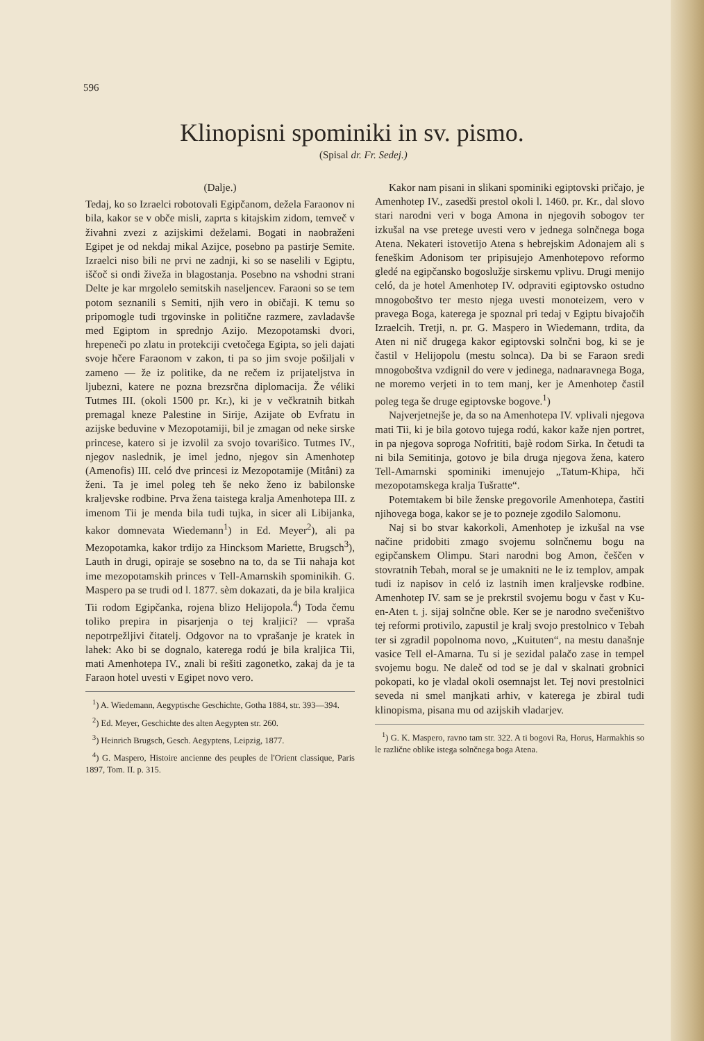596
Klinopisni spominiki in sv. pismo.
(Spisal dr. Fr. Sedej.)
(Dalje.)
Tedaj, ko so Izraelci robotovali Egipčanom, dežela Faraonov ni bila, kakor se v obče misli, zaprta s kitajskim zidom, temveč v živahni zvezi z azijskimi deželami. Bogati in naobraženi Egipet je od nekdaj mikal Azijce, posebno pa pastirje Semite. Izraelci niso bili ne prvi ne zadnji, ki so se naselili v Egiptu, iščoč si ondi živeža in blagostanja. Posebno na vshodni strani Delte je kar mrgolelo semitskih naseljencev. Faraoni so se tem potom seznanili s Semiti, njih vero in običaji. K temu so pripomogle tudi trgovinske in politične razmere, zavladavše med Egiptom in sprednjo Azijo. Mezopotamski dvori, hrepeneči po zlatu in protekciji cvetočega Egipta, so jeli dajati svoje hčere Faraonom v zakon, ti pa so jim svoje pošiljali v zameno — že iz politike, da ne rečem iz prijateljstva in ljubezni, katere ne pozna brezsrčna diplomacija. Že véliki Tutmes III. (okoli 1500 pr. Kr.), ki je v večkratnih bitkah premagal kneze Palestine in Sirije, Azijate ob Evfratu in azijske beduvine v Mezopotamiji, bil je zmagan od neke sirske princese, katero si je izvolil za svojo tovarišico. Tutmes IV., njegov naslednik, je imel jedno, njegov sin Amenhotep (Amenofis) III. celó dve princesi iz Mezopotamije (Mitâni) za ženi. Ta je imel poleg teh še neko ženo iz babilonske kraljevske rodbine. Prva žena taistega kralja Amenhotepa III. z imenom Tii je menda bila tudi tujka, in sicer ali Libijanka, kakor domnevata Wiedemann<sup>1</sup>) in Ed. Meyer<sup>2</sup>), ali pa Mezopotamka, kakor trdijo za Hincksom Mariette, Brugsch<sup>3</sup>), Lauth in drugi, opiraje se sosebno na to, da se Tii nahaja kot ime mezopotamskih princes v Tell-Amarnskih spominikih. G. Maspero pa se trudi od l. 1877. sèm dokazati, da je bila kraljica Tii rodom Egipčanka, rojena blizo Helijopola.<sup>4</sup>) Toda čemu toliko prepira in pisarjenja o tej kraljici? — vpraša nepotrpežljivi čitatelj. Odgovor na to vprašanje je kratek in lahek: Ako bi se dognalo, katerega rodú je bila kraljica Tii, mati Amenhotepa IV., znali bi rešiti zagonetko, zakaj da je ta Faraon hotel uvesti v Egipet novo vero.
<sup>1</sup>) A. Wiedemann, Aegyptische Geschichte, Gotha 1884, str. 393—394.
<sup>2</sup>) Ed. Meyer, Geschichte des alten Aegypten str. 260.
<sup>3</sup>) Heinrich Brugsch, Gesch. Aegyptens, Leipzig, 1877.
<sup>4</sup>) G. Maspero, Histoire ancienne des peuples de l'Orient classique, Paris 1897, Tom. II. p. 315.
Kakor nam pisani in slikani spominiki egiptovski pričajo, je Amenhotep IV., zasedši prestol okoli l. 1460. pr. Kr., dal slovo stari narodni veri v boga Amona in njegovih sobogov ter izkušal na vse pretege uvesti vero v jednega solnčnega boga Atena. Nekateri istovetijo Atena s hebrejskim Adonajem ali s feneškim Adonisom ter pripisujejo Amenhotepovo reformo gledé na egipčansko bogoslužje sirskemu vplivu. Drugi menijo celó, da je hotel Amenhotep IV. odpraviti egiptovsko ostudno mnogoboštvo ter mesto njega uvesti monoteizem, vero v pravega Boga, katerega je spoznal pri tedaj v Egiptu bivajočih Izraelcih. Tretji, n. pr. G. Maspero in Wiedemann, trdita, da Aten ni nič drugega kakor egiptovski solnčni bog, ki se je častil v Helijopolu (mestu solnca). Da bi se Faraon sredi mnogoboštva vzdignil do vere v jedinega, nadnaravnega Boga, ne moremo verjeti in to tem manj, ker je Amenhotep častil poleg tega še druge egiptovske bogove.<sup>1</sup>)
Najverjetnejše je, da so na Amenhotepa IV. vplivali njegova mati Tii, ki je bila gotovo tujega rodú, kakor kaže njen portret, in pa njegova soproga Nofrititi, bajè rodom Sirka. In četudi ta ni bila Semitinja, gotovo je bila druga njegova žena, katero Tell-Amarnski spominiki imenujejo „Tatum-Khipa, hči mezopotamskega kralja Tušratte“.
Potemtakem bi bile ženske pregovorile Amenhotepa, častiti njihovega boga, kakor se je to pozneje zgodilo Salomonu.
Naj si bo stvar kakorkoli, Amenhotep je izkušal na vse načine pridobiti zmago svojemu solnčnemu bogu na egipčanskem Olimpu. Stari narodni bog Amon, češčen v stovratnih Tebah, moral se je umakniti ne le iz templov, ampak tudi iz napisov in celó iz lastnih imen kraljevske rodbine. Amenhotep IV. sam se je prekrstil svojemu bogu v čast v Ku-en-Aten t. j. sijaj solnčne oble. Ker se je narodno svečeništvo tej reformi protivilo, zapustil je kralj svojo prestolnico v Tebah ter si zgradil popolnoma novo, „Kuituten“, na mestu današnje vasice Tell el-Amarna. Tu si je sezidal palačo zase in tempel svojemu bogu. Ne daleč od tod se je dal v skalnati grobnici pokopati, ko je vladal okoli osemnajst let. Tej novi prestolnici seveda ni smel manjkati arhiv, v katerega je zbiral tudi klinopisma, pisana mu od azijskih vladarjev.
<sup>1</sup>) G. K. Maspero, ravno tam str. 322. A ti bogovi Ra, Horus, Harmakhis so le različne oblike istega solnčnega boga Atena.